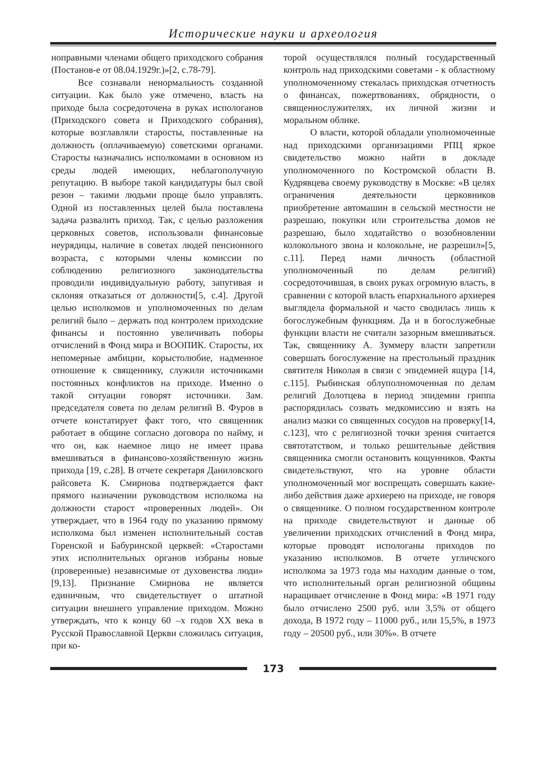Исторические науки и археология
ноправными членами общего приходского собрания (Постанов-е от 08.04.1929г.)»[2, с.78-79].
Все сознавали ненормальность созданной ситуации. Как было уже отмечено, власть на приходе была сосредоточена в руках испологанов (Приходского совета и Приходского собрания), которые возглавляли старосты, поставленные на должность (оплачиваемую) советскими органами. Старосты назначались исполкомами в основном из среды людей имеющих, неблагополучную репутацию. В выборе такой кандидатуры был свой резон – такими людьми проще было управлять. Одной из поставленных целей была поставлена задача развалить приход. Так, с целью разложения церковных советов, использовали финансовые неурядицы, наличие в советах людей пенсионного возраста, с которыми члены комиссии по соблюдению религиозного законодательства проводили индивидуальную работу, запугивая и склоняя отказаться от должности[5, с.4]. Другой целью исполкомов и уполномоченных по делам религий было – держать под контролем приходские финансы и постоянно увеличивать поборы отчислений в Фонд мира и ВООПИК. Старосты, их непомерные амбиции, корыстолюбие, надменное отношение к священнику, служили источниками постоянных конфликтов на приходе. Именно о такой ситуации говорят источники. Зам. председателя совета по делам религий В. Фуров в отчете констатирует факт того, что священник работает в общине согласно договора по найму, и что он, как наемное лицо не имеет права вмешиваться в финансово-хозяйственную жизнь прихода [19, с.28]. В отчете секретаря Даниловского райсовета К. Смирнова подтверждается факт прямого назначении руководством исполкома на должности старост «проверенных людей». Он утверждает, что в 1964 году по указанию прямому исполкома был изменен исполнительный состав Горенской и Бабуринской церквей: «Старостами этих исполнительных органов избраны новые (проверенные) независимые от духовенства люди» [9,13]. Признание Смирнова не является единичным, что свидетельствует о штатной ситуации внешнего управление приходом. Можно утверждать, что к концу 60 –х годов XX века в Русской Православной Церкви сложилась ситуация, при ко-
торой осуществлялся полный государственный контроль над приходскими советами - к областному уполномоченному стекалась приходская отчетность о финансах, пожертвованиях, обрядности, о священнослужителях, их личной жизни и моральном облике.
О власти, которой обладали уполномоченные над приходскими организациями РПЦ яркое свидетельство можно найти в докладе уполномоченного по Костромской области В. Кудрявцева своему руководству в Москве: «В целях ограничения деятельности церковников приобретение автомашин в сельской местности не разрешаю, покупки или строительства домов не разрешаю, было ходатайство о возобновлении колокольного звона и колокольне, не разрешил»[5, с.11]. Перед нами личность (областной уполномоченный по делам религий) сосредоточившая, в своих руках огромную власть, в сравнении с которой власть епархиального архиерея выглядела формальной и часто сводилась лишь к богослужебным функциям. Да и в богослужебные функции власти не считали зазорным вмешиваться. Так, священнику А. Зуммеру власти запретили совершать богослужение на престольный праздник святителя Николая в связи с эпидемией ящура [14, с.115]. Рыбинская облуполномоченная по делам религий Долотцева в период эпидемии гриппа распорядилась созвать медкомиссию и взять на анализ мазки со священных сосудов на проверку[14, с.123], что с религиозной точки зрения считается святотатством, и только решительные действия священника смогли остановить кощунников. Факты свидетельствуют, что на уровне области уполномоченный мог воспрещать совершать какие-либо действия даже архиерею на приходе, не говоря о священнике. О полном государственном контроле на приходе свидетельствуют и данные об увеличении приходских отчислений в Фонд мира, которые проводят испологаны приходов по указанию исполкомов. В отчете угличского исполкома за 1973 года мы находим данные о том, что исполнительный орган религиозной общины наращивает отчисление в Фонд мира: «В 1971 году было отчислено 2500 руб. или 3,5% от общего дохода, В 1972 году – 11000 руб., или 15,5%, в 1973 году – 20500 руб., или 30%». В отчете
173